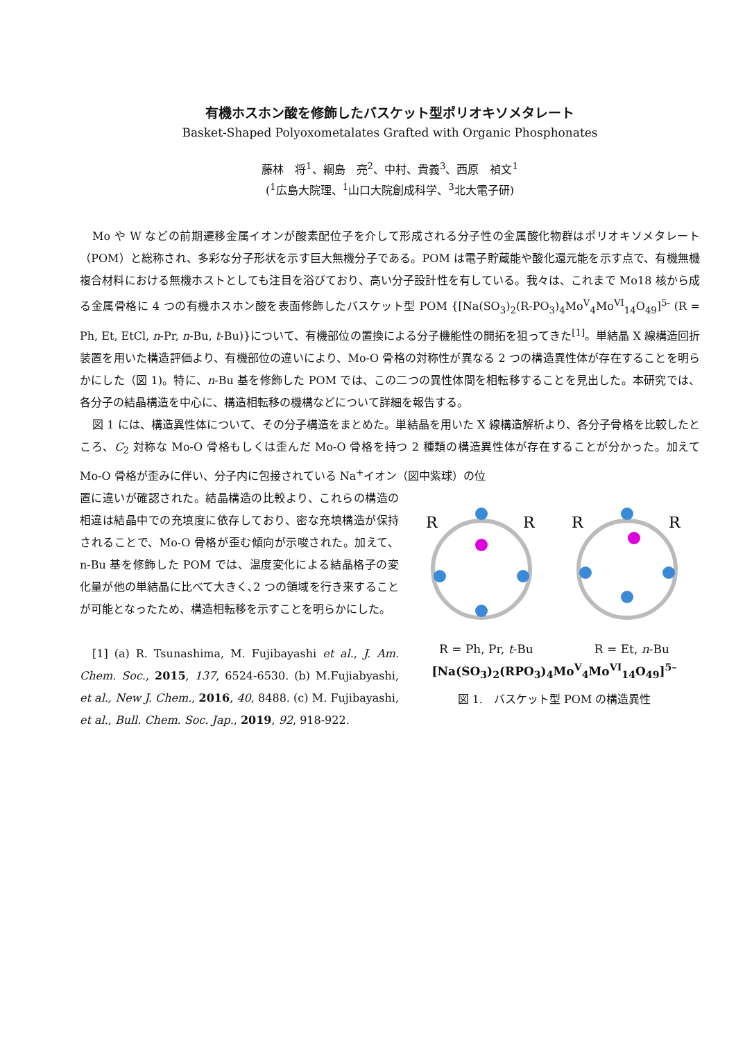有機ホスホン酸を修飾したバスケット型ポリオキソメタレート
Basket-Shaped Polyoxometalates Grafted with Organic Phosphonates
藤林　将<sup>1</sup>、綱島　亮<sup>2</sup>、中村、貴義<sup>3</sup>、西原　禎文<sup>1</sup>
(<sup>1</sup>広島大院理、<sup>1</sup>山口大院創成科学、<sup>3</sup>北大電子研)
Mo や W などの前期遷移金属イオンが酸素配位子を介して形成される分子性の金属酸化物群はポリオキソメタレート（POM）と総称され、多彩な分子形状を示す巨大無機分子である。POM は電子貯蔵能や酸化還元能を示す点で、有機無機複合材料における無機ホストとしても注目を浴びており、高い分子設計性を有している。我々は、これまで Mo18 核から成る金属骨格に 4 つの有機ホスホン酸を表面修飾したバスケット型 POM {[Na(SO<sub>3</sub>)<sub>2</sub>(R-PO<sub>3</sub>)<sub>4</sub>Mo<sup>V</sup><sub>4</sub>Mo<sup>VI</sup><sub>14</sub>O<sub>49</sub>]<sup>5-</sup> (R = Ph, Et, EtCl, n-Pr, n-Bu, t-Bu)}について、有機部位の置換による分子機能性の開拓を狙ってきた<sup>[1]</sup>。単結晶 X 線構造回折装置を用いた構造評価より、有機部位の違いにより、Mo-O 骨格の対称性が異なる 2 つの構造異性体が存在することを明らかにした（図 1)。特に、n-Bu 基を修飾した POM では、この二つの異性体間を相転移することを見出した。本研究では、各分子の結晶構造を中心に、構造相転移の機構などについて詳細を報告する。
図 1 には、構造異性体について、その分子構造をまとめた。単結晶を用いた X 線構造解析より、各分子骨格を比較したところ、C<sub>2</sub> 対称な Mo-O 骨格もしくは歪んだ Mo-O 骨格を持つ 2 種類の構造異性体が存在することが分かった。加えて Mo-O 骨格が歪みに伴い、分子内に包接されている Na<sup>+</sup>イオン（図中紫球）の位
R
R
R
R
R = Ph, Pr, t-Bu R = Et, n-Bu
[Na(SO<sub>3</sub>)<sub>2</sub>(RPO<sub>3</sub>)<sub>4</sub>Mo<sup>V</sup><sub>4</sub>Mo<sup>VI</sup><sub>14</sub>O<sub>49</sub>]<sup>5–</sup>
図 1.　バスケット型 POM の構造異性
置に違いが確認された。結晶構造の比較より、これらの構造の相違は結晶中での充填度に依存しており、密な充填構造が保持されることで、Mo-O 骨格が歪む傾向が示唆された。加えて、n-Bu 基を修飾した POM では、温度変化による結晶格子の変化量が他の単結晶に比べて大きく､2 つの領域を行き来することが可能となったため、構造相転移を示すことを明らかにした。
[1] (a) R. Tsunashima, M. Fujibayashi et al., J. Am. Chem. Soc., 2015, 137, 6524-6530. (b) M.Fujiabyashi, et al., New J. Chem., 2016, 40, 8488. (c) M. Fujibayashi, et al., Bull. Chem. Soc. Jap., 2019, 92, 918-922.